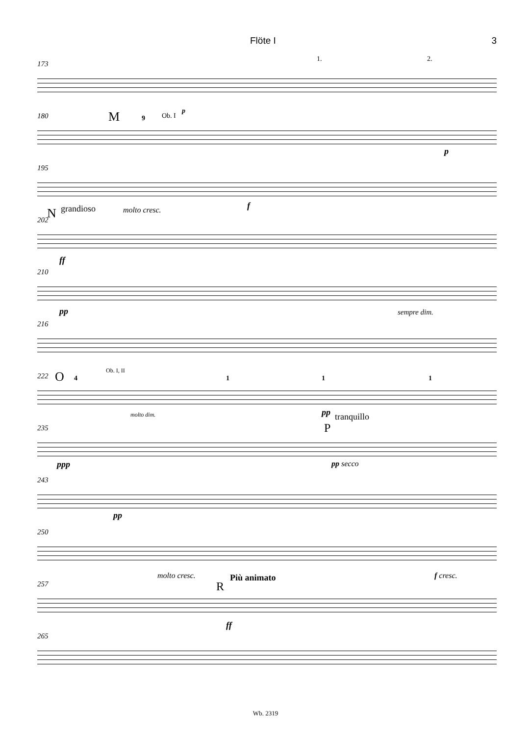Flöte I 3
173
1. 2.
180 M 9 Ob. I
p
p
195
molto cresc. f
N grandioso
202
ff
210
pp sempre dim.
216
222 O 4
Ob. I, II
molto dim.
1 1 1
pp
235
ppp
P
tranquillo
pp secco
243
pp
250
molto cresc. f cresc.
257 R
Più animato
ff
265
Wb. 2319